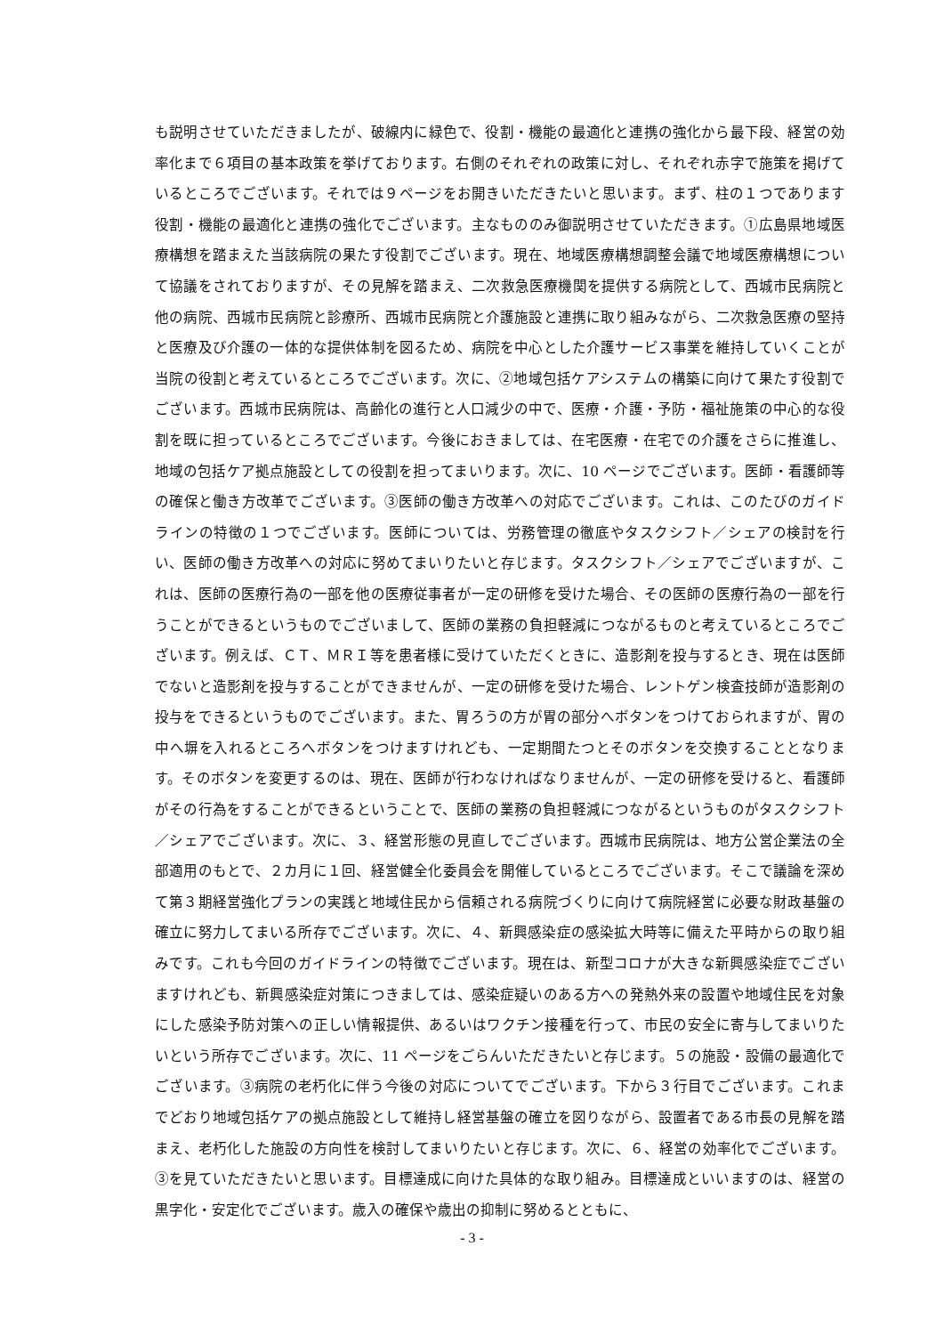も説明させていただきましたが、破線内に緑色で、役割・機能の最適化と連携の強化から最下段、経営の効率化まで６項目の基本政策を挙げております。右側のそれぞれの政策に対し、それぞれ赤字で施策を掲げているところでございます。それでは９ページをお開きいただきたいと思います。まず、柱の１つであります役割・機能の最適化と連携の強化でございます。主なもののみ御説明させていただきます。①広島県地域医療構想を踏まえた当該病院の果たす役割でございます。現在、地域医療構想調整会議で地域医療構想について協議をされておりますが、その見解を踏まえ、二次救急医療機関を提供する病院として、西城市民病院と他の病院、西城市民病院と診療所、西城市民病院と介護施設と連携に取り組みながら、二次救急医療の堅持と医療及び介護の一体的な提供体制を図るため、病院を中心とした介護サービス事業を維持していくことが当院の役割と考えているところでございます。次に、②地域包括ケアシステムの構築に向けて果たす役割でございます。西城市民病院は、高齢化の進行と人口減少の中で、医療・介護・予防・福祉施策の中心的な役割を既に担っているところでございます。今後におきましては、在宅医療・在宅での介護をさらに推進し、地域の包括ケア拠点施設としての役割を担ってまいります。次に、10 ページでございます。医師・看護師等の確保と働き方改革でございます。③医師の働き方改革への対応でございます。これは、このたびのガイドラインの特徴の１つでございます。医師については、労務管理の徹底やタスクシフト／シェアの検討を行い、医師の働き方改革への対応に努めてまいりたいと存じます。タスクシフト／シェアでございますが、これは、医師の医療行為の一部を他の医療従事者が一定の研修を受けた場合、その医師の医療行為の一部を行うことができるというものでございまして、医師の業務の負担軽減につながるものと考えているところでございます。例えば、ＣＴ、ＭＲＩ等を患者様に受けていただくときに、造影剤を投与するとき、現在は医師でないと造影剤を投与することができませんが、一定の研修を受けた場合、レントゲン検査技師が造影剤の投与をできるというものでございます。また、胃ろうの方が胃の部分へボタンをつけておられますが、胃の中へ塀を入れるところへボタンをつけますけれども、一定期間たつとそのボタンを交換することとなります。そのボタンを変更するのは、現在、医師が行わなければなりませんが、一定の研修を受けると、看護師がその行為をすることができるということで、医師の業務の負担軽減につながるというものがタスクシフト／シェアでございます。次に、３、経営形態の見直しでございます。西城市民病院は、地方公営企業法の全部適用のもとで、２カ月に１回、経営健全化委員会を開催しているところでございます。そこで議論を深めて第３期経営強化プランの実践と地域住民から信頼される病院づくりに向けて病院経営に必要な財政基盤の確立に努力してまいる所存でございます。次に、４、新興感染症の感染拡大時等に備えた平時からの取り組みです。これも今回のガイドラインの特徴でございます。現在は、新型コロナが大きな新興感染症でございますけれども、新興感染症対策につきましては、感染症疑いのある方への発熱外来の設置や地域住民を対象にした感染予防対策への正しい情報提供、あるいはワクチン接種を行って、市民の安全に寄与してまいりたいという所存でございます。次に、11 ページをごらんいただきたいと存じます。５の施設・設備の最適化でございます。③病院の老朽化に伴う今後の対応についてでございます。下から３行目でございます。これまでどおり地域包括ケアの拠点施設として維持し経営基盤の確立を図りながら、設置者である市長の見解を踏まえ、老朽化した施設の方向性を検討してまいりたいと存じます。次に、６、経営の効率化でございます。③を見ていただきたいと思います。目標達成に向けた具体的な取り組み。目標達成といいますのは、経営の黒字化・安定化でございます。歳入の確保や歳出の抑制に努めるとともに、
- 3 -